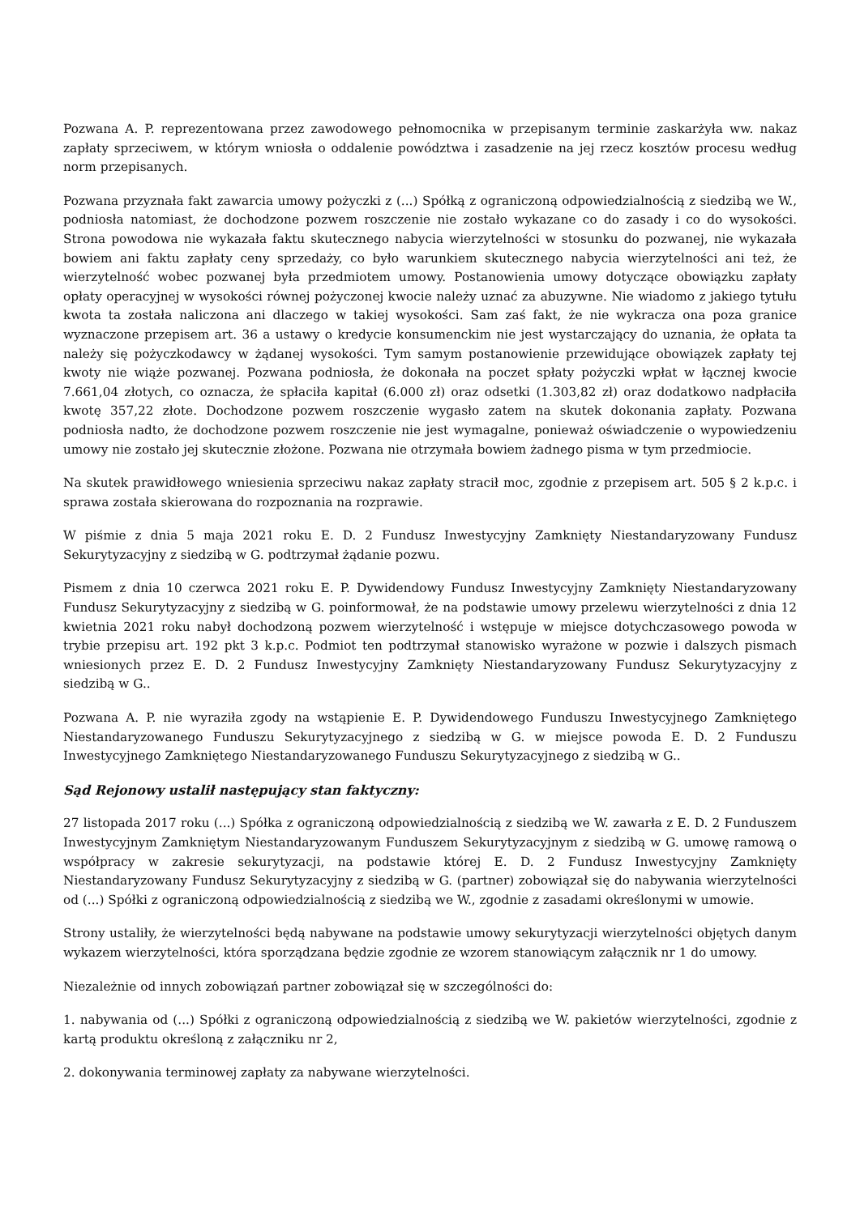Pozwana A. P. reprezentowana przez zawodowego pełnomocnika w przepisanym terminie zaskarżyła ww. nakaz zapłaty sprzeciwem, w którym wniosła o oddalenie powództwa i zasadzenie na jej rzecz kosztów procesu według norm przepisanych.
Pozwana przyznała fakt zawarcia umowy pożyczki z (...) Spółką z ograniczoną odpowiedzialnością z siedzibą we W., podniosła natomiast, że dochodzone pozwem roszczenie nie zostało wykazane co do zasady i co do wysokości. Strona powodowa nie wykazała faktu skutecznego nabycia wierzytelności w stosunku do pozwanej, nie wykazała bowiem ani faktu zapłaty ceny sprzedaży, co było warunkiem skutecznego nabycia wierzytelności ani też, że wierzytelność wobec pozwanej była przedmiotem umowy. Postanowienia umowy dotyczące obowiązku zapłaty opłaty operacyjnej w wysokości równej pożyczonej kwocie należy uznać za abuzywne. Nie wiadomo z jakiego tytułu kwota ta została naliczona ani dlaczego w takiej wysokości. Sam zaś fakt, że nie wykracza ona poza granice wyznaczone przepisem art. 36 a ustawy o kredycie konsumenckim nie jest wystarczający do uznania, że opłata ta należy się pożyczkodawcy w żądanej wysokości. Tym samym postanowienie przewidujące obowiązek zapłaty tej kwoty nie wiąże pozwanej. Pozwana podniosła, że dokonała na poczet spłaty pożyczki wpłat w łącznej kwocie 7.661,04 złotych, co oznacza, że spłaciła kapitał (6.000 zł) oraz odsetki (1.303,82 zł) oraz dodatkowo nadpłaciła kwotę 357,22 złote. Dochodzone pozwem roszczenie wygasło zatem na skutek dokonania zapłaty. Pozwana podniosła nadto, że dochodzone pozwem roszczenie nie jest wymagalne, ponieważ oświadczenie o wypowiedzeniu umowy nie zostało jej skutecznie złożone. Pozwana nie otrzymała bowiem żadnego pisma w tym przedmiocie.
Na skutek prawidłowego wniesienia sprzeciwu nakaz zapłaty stracił moc, zgodnie z przepisem art. 505 § 2 k.p.c. i sprawa została skierowana do rozpoznania na rozprawie.
W piśmie z dnia 5 maja 2021 roku E. D. 2 Fundusz Inwestycyjny Zamknięty Niestandaryzowany Fundusz Sekurytyzacyjny z siedzibą w G. podtrzymał żądanie pozwu.
Pismem z dnia 10 czerwca 2021 roku E. P. Dywidendowy Fundusz Inwestycyjny Zamknięty Niestandaryzowany Fundusz Sekurytyzacyjny z siedzibą w G. poinformował, że na podstawie umowy przelewu wierzytelności z dnia 12 kwietnia 2021 roku nabył dochodzoną pozwem wierzytelność i wstępuje w miejsce dotychczasowego powoda w trybie przepisu art. 192 pkt 3 k.p.c. Podmiot ten podtrzymał stanowisko wyrażone w pozwie i dalszych pismach wniesionych przez E. D. 2 Fundusz Inwestycyjny Zamknięty Niestandaryzowany Fundusz Sekurytyzacyjny z siedzibą w G..
Pozwana A. P. nie wyraziła zgody na wstąpienie E. P. Dywidendowego Funduszu Inwestycyjnego Zamkniętego Niestandaryzowanego Funduszu Sekurytyzacyjnego z siedzibą w G. w miejsce powoda E. D. 2 Funduszu Inwestycyjnego Zamkniętego Niestandaryzowanego Funduszu Sekurytyzacyjnego z siedzibą w G..
Sąd Rejonowy ustalił następujący stan faktyczny:
27 listopada 2017 roku (...) Spółka z ograniczoną odpowiedzialnością z siedzibą we W. zawarła z E. D. 2 Funduszem Inwestycyjnym Zamkniętym Niestandaryzowanym Funduszem Sekurytyzacyjnym z siedzibą w G. umowę ramową o współpracy w zakresie sekurytyzacji, na podstawie której E. D. 2 Fundusz Inwestycyjny Zamknięty Niestandaryzowany Fundusz Sekurytyzacyjny z siedzibą w G. (partner) zobowiązał się do nabywania wierzytelności od (...) Spółki z ograniczoną odpowiedzialnością z siedzibą we W., zgodnie z zasadami określonymi w umowie.
Strony ustaliły, że wierzytelności będą nabywane na podstawie umowy sekurytyzacji wierzytelności objętych danym wykazem wierzytelności, która sporządzana będzie zgodnie ze wzorem stanowiącym załącznik nr 1 do umowy.
Niezależnie od innych zobowiązań partner zobowiązał się w szczególności do:
1. nabywania od (...) Spółki z ograniczoną odpowiedzialnością z siedzibą we W. pakietów wierzytelności, zgodnie z kartą produktu określoną z załączniku nr 2,
2. dokonywania terminowej zapłaty za nabywane wierzytelności.